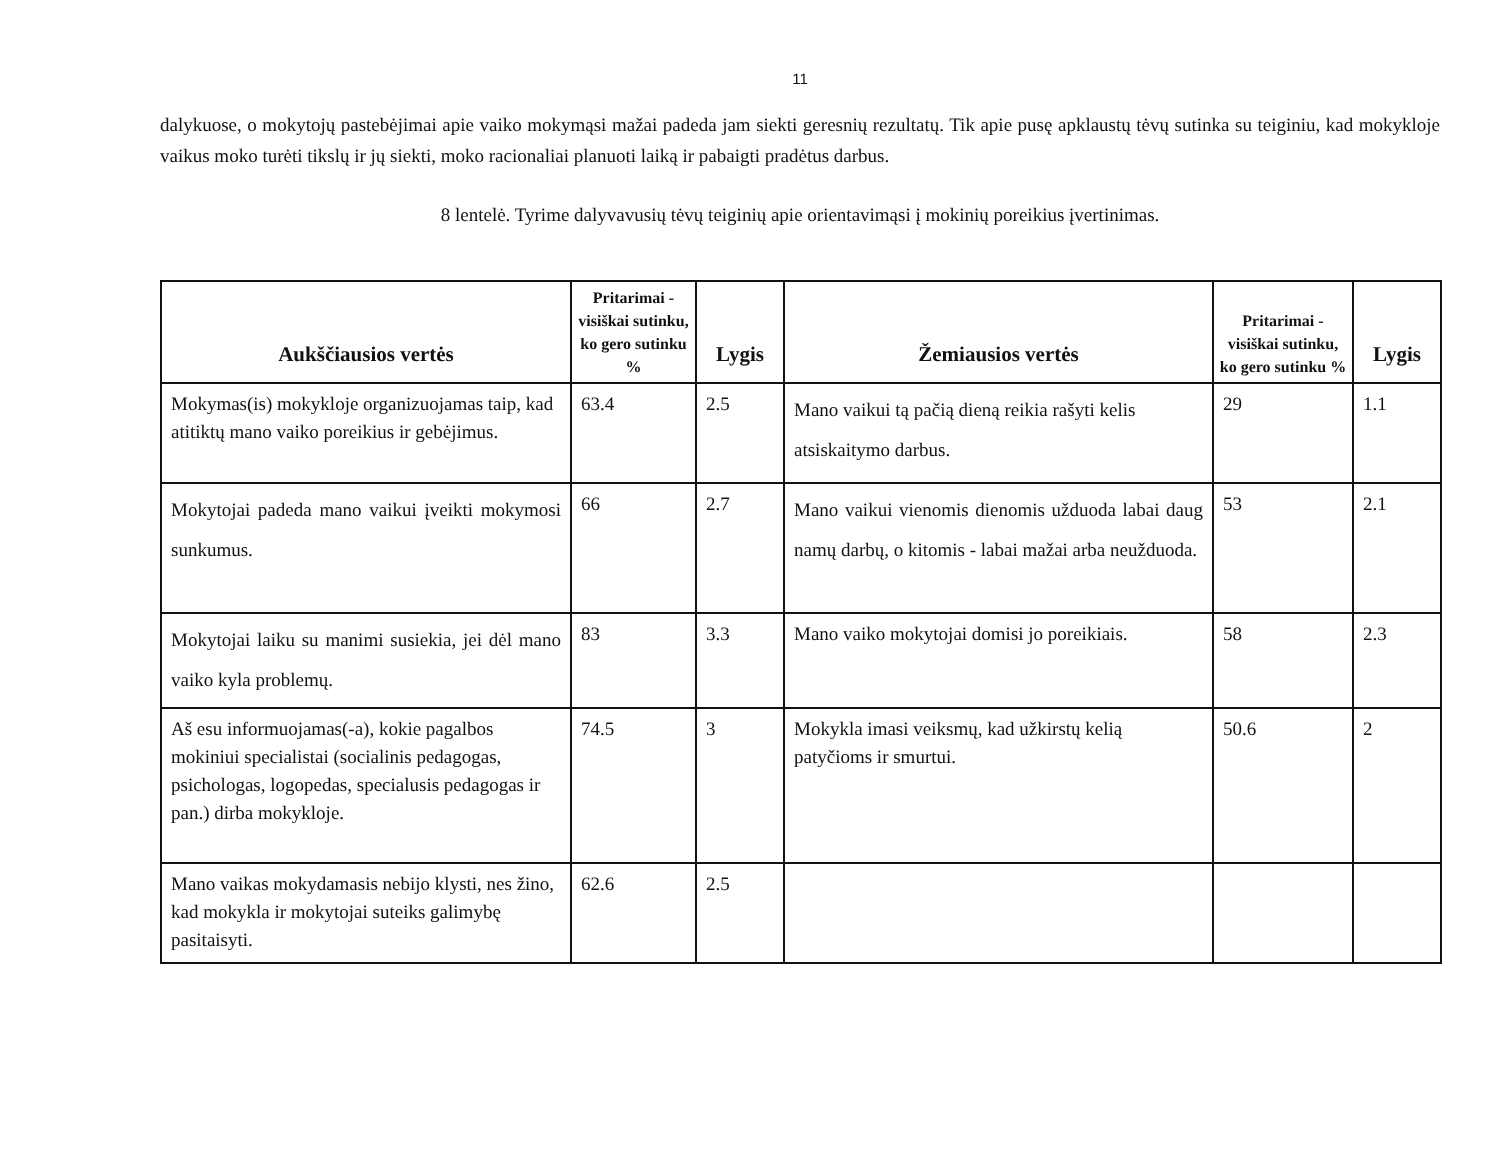11
dalykuose, o mokytojų pastebėjimai apie vaiko mokymąsi mažai padeda jam siekti geresnių rezultatų. Tik apie pusę apklaustų tėvų sutinka su teiginiu, kad mokykloje vaikus moko turėti tikslų ir jų siekti, moko racionaliai planuoti laiką ir pabaigti pradėtus darbus.
8 lentelė. Tyrime dalyvavusių tėvų teiginių apie orientavimąsi į mokinių poreikius įvertinimas.
| Aukščiausios vertės | Pritarimai - visiškai sutinku, ko gero sutinku % | Lygis | Žemiausios vertės | Pritarimai - visiškai sutinku, ko gero sutinku % | Lygis |
| --- | --- | --- | --- | --- | --- |
| Mokymas(is) mokykloje organizuojamas taip, kad atitiktų mano vaiko poreikius ir gebėjimus. | 63.4 | 2.5 | Mano vaikui tą pačią dieną reikia rašyti kelis atsiskaitymo darbus. | 29 | 1.1 |
| Mokytojai padeda mano vaikui įveikti mokymosi sunkumus. | 66 | 2.7 | Mano vaikui vienomis dienomis užduoda labai daug namų darbų, o kitomis - labai mažai arba neužduoda. | 53 | 2.1 |
| Mokytojai laiku su manimi susiekia, jei dėl mano vaiko kyla problemų. | 83 | 3.3 | Mano vaiko mokytojai domisi jo poreikiais. | 58 | 2.3 |
| Aš esu informuojamas(-a), kokie pagalbos mokiniui specialistai (socialinis pedagogas, psichologas, logopedas, specialusis pedagogas ir pan.) dirba mokykloje. | 74.5 | 3 | Mokykla imasi veiksmų, kad užkirstų kelią patyčioms ir smurtui. | 50.6 | 2 |
| Mano vaikas mokydamasis nebijo klysti, nes žino, kad mokykla ir mokytojai suteiks galimybę pasitaisyti. | 62.6 | 2.5 | | | |